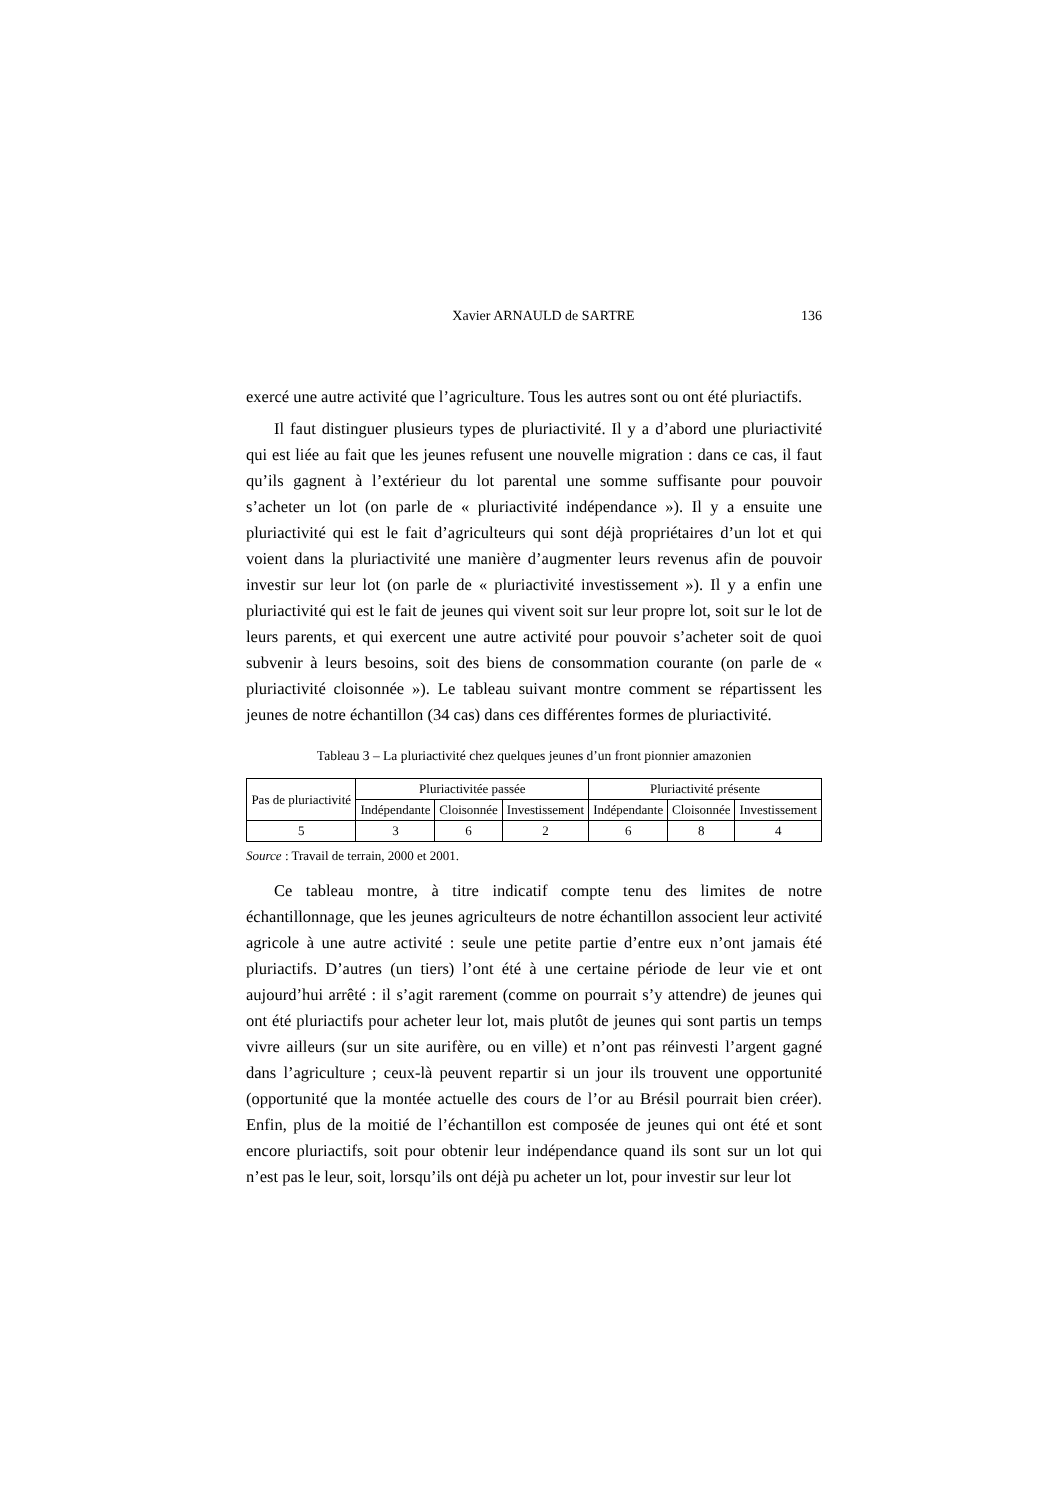Xavier ARNAULD de SARTRE 136
exercé une autre activité que l’agriculture. Tous les autres sont ou ont été pluriactifs.
Il faut distinguer plusieurs types de pluriactivité. Il y a d’abord une pluriactivité qui est liée au fait que les jeunes refusent une nouvelle migration : dans ce cas, il faut qu’ils gagnent à l’extérieur du lot parental une somme suffisante pour pouvoir s’acheter un lot (on parle de « pluriactivité indépendance »). Il y a ensuite une pluriactivité qui est le fait d’agriculteurs qui sont déjà propriétaires d’un lot et qui voient dans la pluriactivité une manière d’augmenter leurs revenus afin de pouvoir investir sur leur lot (on parle de « pluriactivité investissement »). Il y a enfin une pluriactivité qui est le fait de jeunes qui vivent soit sur leur propre lot, soit sur le lot de leurs parents, et qui exercent une autre activité pour pouvoir s’acheter soit de quoi subvenir à leurs besoins, soit des biens de consommation courante (on parle de « pluriactivité cloisonnée »). Le tableau suivant montre comment se répartissent les jeunes de notre échantillon (34 cas) dans ces différentes formes de pluriactivité.
Tableau 3 – La pluriactivité chez quelques jeunes d’un front pionnier amazonien
| Pas de pluriactivité | Pluriactivitée passée | | | Pluriactivité présente | | |
| --- | --- | --- | --- | --- | --- | --- |
| | Indépendante | Cloisonnée | Investissement | Indépendante | Cloisonnée | Investissement |
| 5 | 3 | 6 | 2 | 6 | 8 | 4 |
Source : Travail de terrain, 2000 et 2001.
Ce tableau montre, à titre indicatif compte tenu des limites de notre échantillonnage, que les jeunes agriculteurs de notre échantillon associent leur activité agricole à une autre activité : seule une petite partie d’entre eux n’ont jamais été pluriactifs. D’autres (un tiers) l’ont été à une certaine période de leur vie et ont aujourd’hui arrêté : il s’agit rarement (comme on pourrait s’y attendre) de jeunes qui ont été pluriactifs pour acheter leur lot, mais plutôt de jeunes qui sont partis un temps vivre ailleurs (sur un site aurifère, ou en ville) et n’ont pas réinvesti l’argent gagné dans l’agriculture ; ceux-là peuvent repartir si un jour ils trouvent une opportunité (opportunité que la montée actuelle des cours de l’or au Brésil pourrait bien créer). Enfin, plus de la moitié de l’échantillon est composée de jeunes qui ont été et sont encore pluriactifs, soit pour obtenir leur indépendance quand ils sont sur un lot qui n’est pas le leur, soit, lorsqu’ils ont déjà pu acheter un lot, pour investir sur leur lot